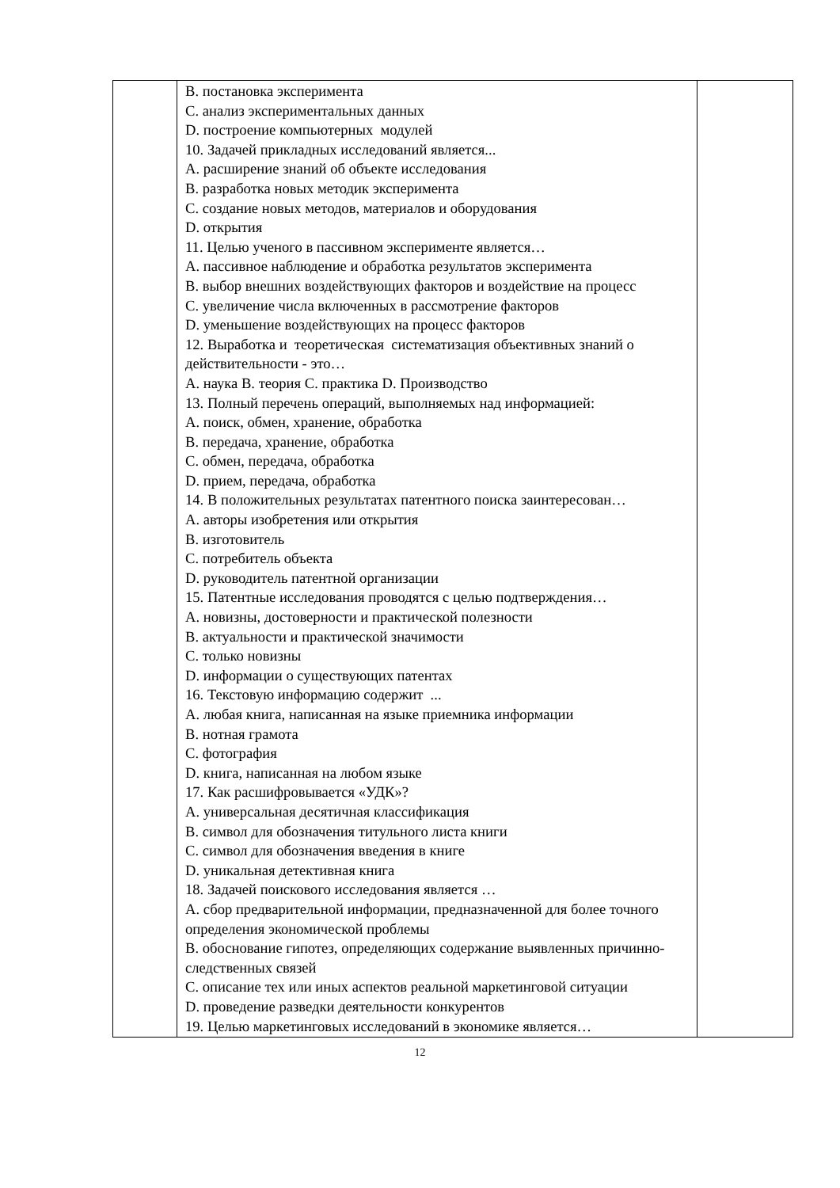| | B. постановка эксперимента C. анализ экспериментальных данных D. построение компьютерных модулей 10. Задачей прикладных исследований является... A. расширение знаний об объекте исследования B. разработка новых методик эксперимента C. создание новых методов, материалов и оборудования D. открытия 11. Целью ученого в пассивном эксперименте является… A. пассивное наблюдение и обработка результатов эксперимента B. выбор внешних воздействующих факторов и воздействие на процесс C. увеличение числа включенных в рассмотрение факторов D. уменьшение воздействующих на процесс факторов 12. Выработка и теоретическая систематизация объективных знаний о действительности - это… A. наука B. теория C. практика D. Производство 13. Полный перечень операций, выполняемых над информацией: A. поиск, обмен, хранение, обработка B. передача, хранение, обработка C. обмен, передача, обработка D. прием, передача, обработка 14. В положительных результатах патентного поиска заинтересован… A. авторы изобретения или открытия B. изготовитель C. потребитель объекта D. руководитель патентной организации 15. Патентные исследования проводятся с целью подтверждения… A. новизны, достоверности и практической полезности B. актуальности и практической значимости C. только новизны D. информации о существующих патентах 16. Текстовую информацию содержит ... A. любая книга, написанная на языке приемника информации B. нотная грамота C. фотография D. книга, написанная на любом языке 17. Как расшифровывается «УДК»? A. универсальная десятичная классификация B. символ для обозначения титульного листа книги C. символ для обозначения введения в книге D. уникальная детективная книга 18. Задачей поискового исследования является … A. сбор предварительной информации, предназначенной для более точного определения экономической проблемы B. обоснование гипотез, определяющих содержание выявленных причинно-следственных связей C. описание тех или иных аспектов реальной маркетинговой ситуации D. проведение разведки деятельности конкурентов 19. Целью маркетинговых исследований в экономике является… | |
12